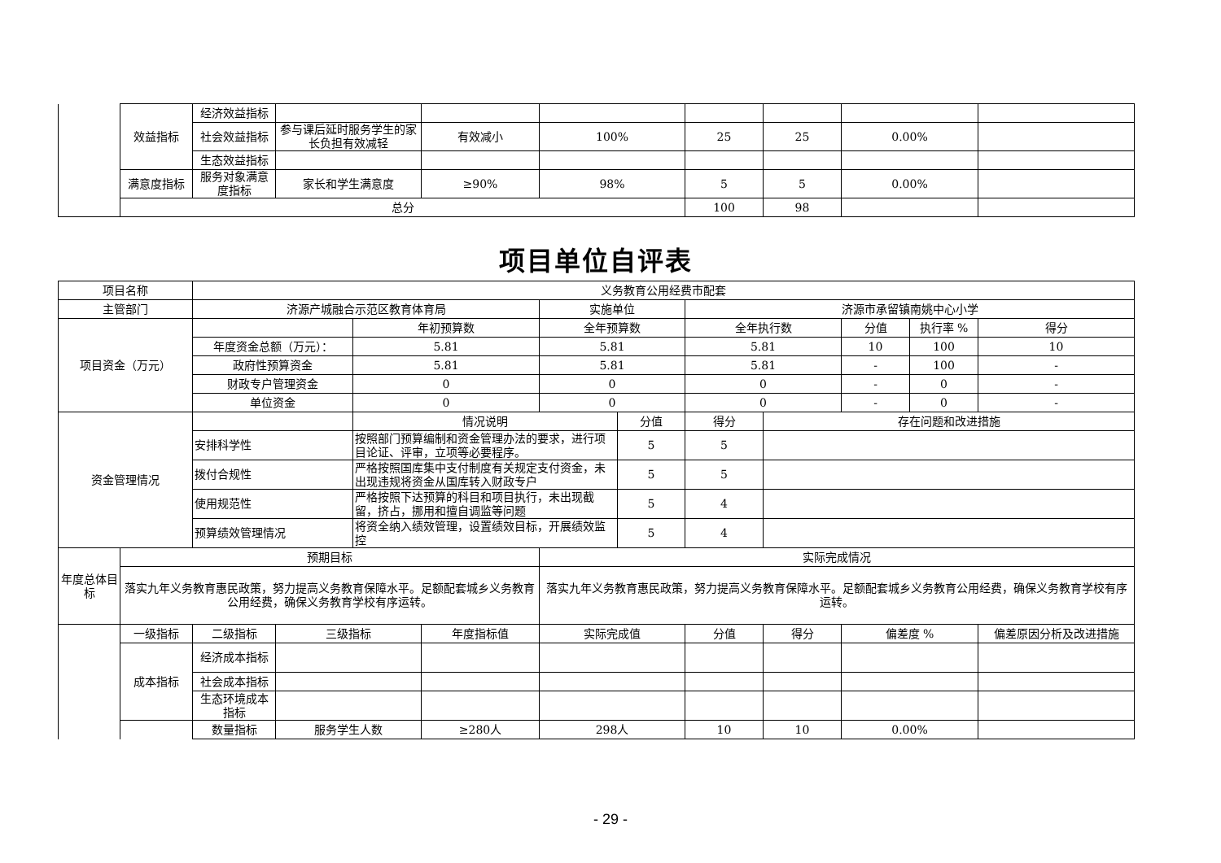| | 效益指标 | 经济效益指标 | | | | | | | |
| | | 社会效益指标 | 参与课后延时服务学生的家长负担有效减轻 | 有效减小 | 100% | 25 | 25 | 0.00% | |
| | | 生态效益指标 | | | | | | | |
| | 满意度指标 | 服务对象满意度指标 | 家长和学生满意度 | ≥90% | 98% | 5 | 5 | 0.00% | |
| | 总分 | | | | | 100 | 98 | | |
项目单位自评表
| 项目名称 | | 义务教育公用经费市配套 | | | | | | | | | | |
| 主管部门 | | 济源产城融合示范区教育体育局 | | | | 实施单位 | | 济源市承留镇南姚中心小学 | | | | |
| 项目资金（万元） | | | | 年初预算数 | | 全年预算数 | | 全年执行数 | | 分值 | 执行率 % | 得分 |
| | | 年度资金总额（万元）： | | 5.81 | | 5.81 | | 5.81 | | 10 | 100 | 10 |
| | | 政府性预算资金 | | 5.81 | | 5.81 | | 5.81 | | - | 100 | - |
| | | 财政专户管理资金 | | 0 | | 0 | | 0 | | - | 0 | - |
| | | 单位资金 | | 0 | | 0 | | 0 | | - | 0 | - |
| 资金管理情况 | | | | 情况说明 | | | 分值 | 得分 | 存在问题和改进措施 | | | |
| | | 安排科学性 | | 按照部门预算编制和资金管理办法的要求，进行项目论证、评审，立项等必要程序。 | | | 5 | 5 | | | | |
| | | 拨付合规性 | | 严格按照国库集中支付制度有关规定支付资金，未出现违规将资金从国库转入财政专户 | | | 5 | 5 | | | | |
| | | 使用规范性 | | 严格按照下达预算的科目和项目执行，未出现截留，挤占，挪用和擅自调监等问题 | | | 5 | 4 | | | | |
| | | 预算绩效管理情况 | | 将资全纳入绩效管理，设置绩效目标，开展绩效监控 | | | 5 | 4 | | | | |
| 年度总体目标 | 预期目标 | | | | | 实际完成情况 | | | | | | |
| | 落实九年义务教育惠民政策，努力提高义务教育保障水平。足额配套城乡义务教育公用经费，确保义务教育学校有序运转。 | | | | | 落实九年义务教育惠民政策，努力提高义务教育保障水平。足额配套城乡义务教育公用经费，确保义务教育学校有序运转。 | | | | | | |
| | 一级指标 | 二级指标 | 三级指标 | | 年度指标值 | 实际完成值 | | 分值 | 得分 | 偏差度 % | | 偏差原因分析及改进措施 |
| | 成本指标 | 经济成本指标 | | | | | | | | | | |
| | | 社会成本指标 | | | | | | | | | | |
| | | 生态环境成本指标 | | | | | | | | | | |
| | | 数量指标 | 服务学生人数 | | ≥280人 | 298人 | | 10 | 10 | 0.00% | | |
- 29 -